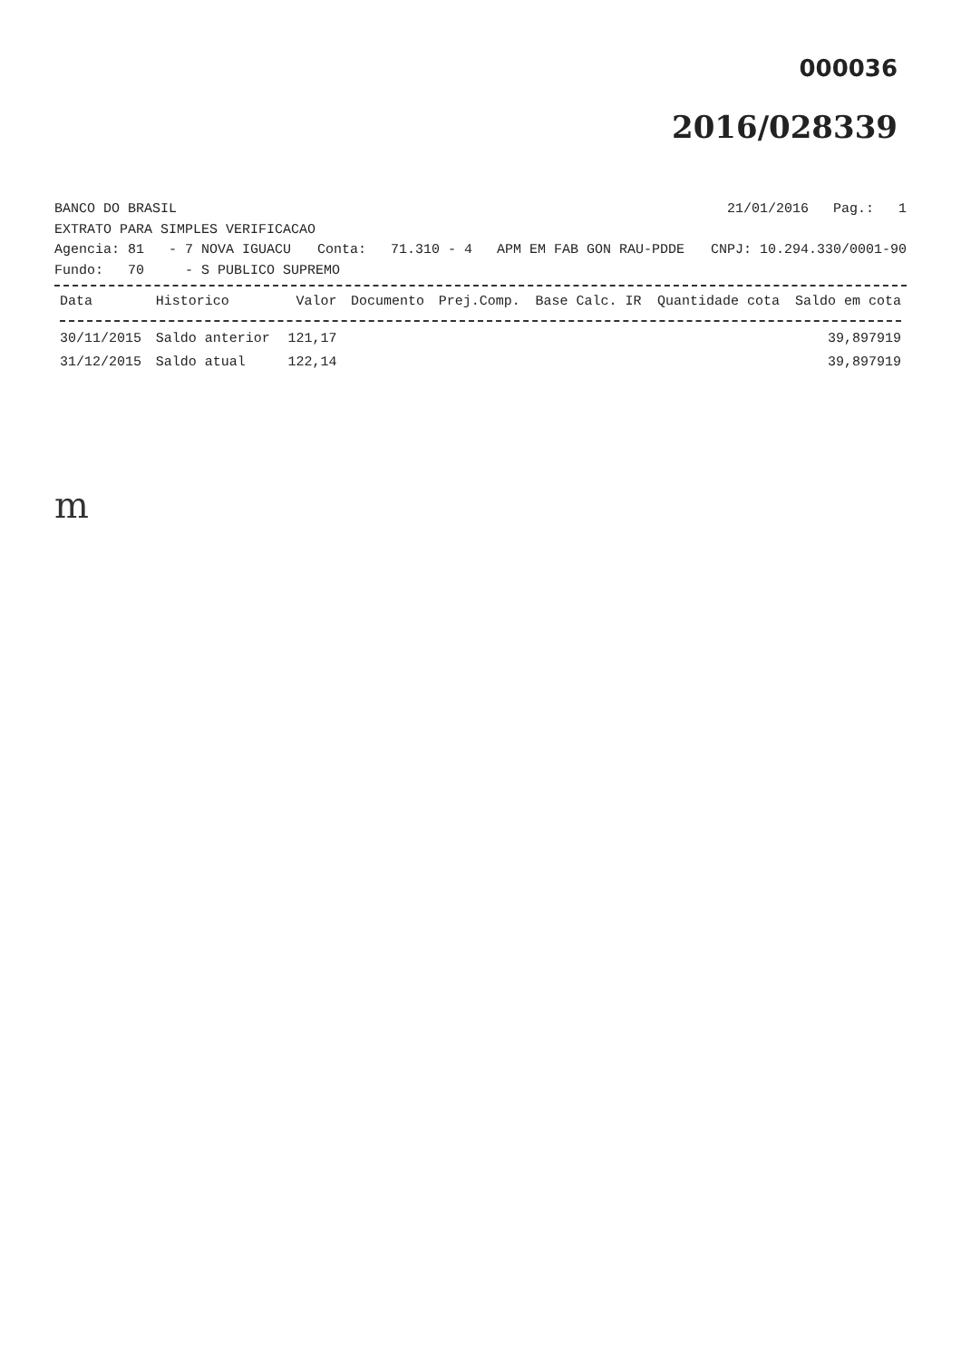000036
2016/028339
BANCO DO BRASIL 21/01/2016 Pag.: 1
EXTRATO PARA SIMPLES VERIFICACAO
Agencia: 81 - 7 NOVA IGUACU Conta: 71.310 - 4 APM EM FAB GON RAU-PDDE CNPJ: 10.294.330/0001-90
Fundo: 70 - S PUBLICO SUPREMO
| Data | Historico | Valor | Documento | Prej.Comp. | Base Calc. IR | Quantidade cota | Saldo em cota |
| --- | --- | --- | --- | --- | --- | --- | --- |
| 30/11/2015 | Saldo anterior | 121,17 | | | | | 39,897919 |
| 31/12/2015 | Saldo atual | 122,14 | | | | | 39,897919 |
m